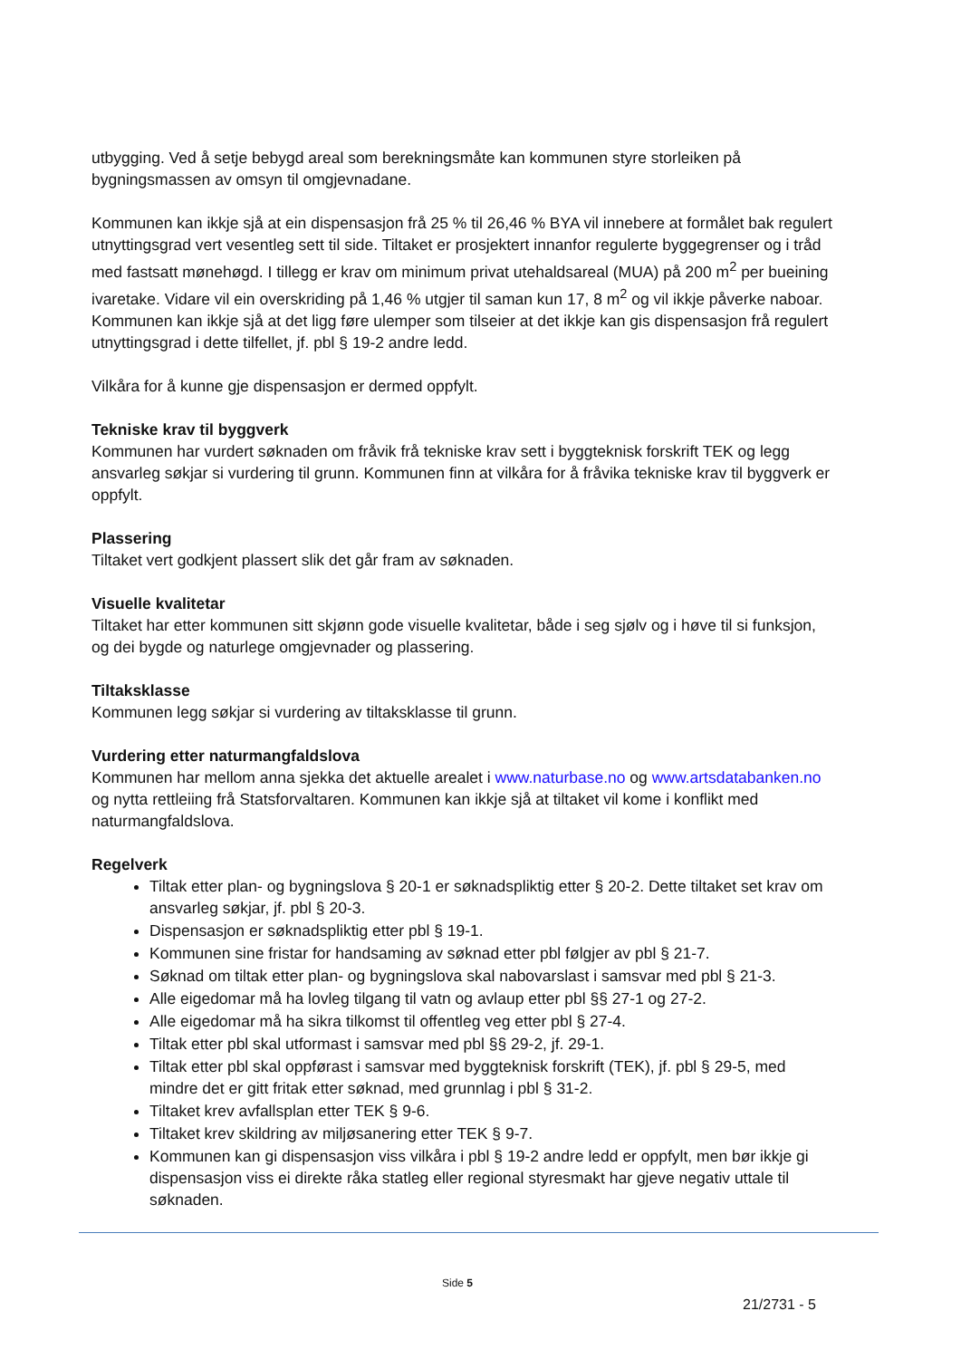utbygging. Ved å setje bebygd areal som berekningsmåte kan kommunen styre storleiken på bygningsmassen av omsyn til omgjevnadane.
Kommunen kan ikkje sjå at ein dispensasjon frå 25 % til 26,46 % BYA vil innebere at formålet bak regulert utnyttingsgrad vert vesentleg sett til side. Tiltaket er prosjektert innanfor regulerte byggegrenser og i tråd med fastsatt mønehøgd. I tillegg er krav om minimum privat utehaldsareal (MUA) på 200 m<sup>2</sup> per bueining ivaretake. Vidare vil ein overskriding på 1,46 % utgjer til saman kun 17, 8 m<sup>2</sup> og vil ikkje påverke naboar. Kommunen kan ikkje sjå at det ligg føre ulemper som tilseier at det ikkje kan gis dispensasjon frå regulert utnyttingsgrad i dette tilfellet, jf. pbl § 19-2 andre ledd.
Vilkåra for å kunne gje dispensasjon er dermed oppfylt.
Tekniske krav til byggverk
Kommunen har vurdert søknaden om fråvik frå tekniske krav sett i byggteknisk forskrift TEK og legg ansvarleg søkjar si vurdering til grunn. Kommunen finn at vilkåra for å fråvika tekniske krav til byggverk er oppfylt.
Plassering
Tiltaket vert godkjent plassert slik det går fram av søknaden.
Visuelle kvalitetar
Tiltaket har etter kommunen sitt skjønn gode visuelle kvalitetar, både i seg sjølv og i høve til si funksjon, og dei bygde og naturlege omgjevnader og plassering.
Tiltaksklasse
Kommunen legg søkjar si vurdering av tiltaksklasse til grunn.
Vurdering etter naturmangfaldslova
Kommunen har mellom anna sjekka det aktuelle arealet i www.naturbase.no og www.artsdatabanken.no og nytta rettleiing frå Statsforvaltaren. Kommunen kan ikkje sjå at tiltaket vil kome i konflikt med naturmangfaldslova.
Regelverk
Tiltak etter plan- og bygningslova § 20-1 er søknadspliktig etter § 20-2. Dette tiltaket set krav om ansvarleg søkjar, jf. pbl § 20-3.
Dispensasjon er søknadspliktig etter pbl § 19-1.
Kommunen sine fristar for handsaming av søknad etter pbl følgjer av pbl § 21-7.
Søknad om tiltak etter plan- og bygningslova skal nabovarslast i samsvar med pbl § 21-3.
Alle eigedomar må ha lovleg tilgang til vatn og avlaup etter pbl §§ 27-1 og 27-2.
Alle eigedomar må ha sikra tilkomst til offentleg veg etter pbl § 27-4.
Tiltak etter pbl skal utformast i samsvar med pbl §§ 29-2, jf. 29-1.
Tiltak etter pbl skal oppførast i samsvar med byggteknisk forskrift (TEK), jf. pbl § 29-5, med mindre det er gitt fritak etter søknad, med grunnlag i pbl § 31-2.
Tiltaket krev avfallsplan etter TEK § 9-6.
Tiltaket krev skildring av miljøsanering etter TEK § 9-7.
Kommunen kan gi dispensasjon viss vilkåra i pbl § 19-2 andre ledd er oppfylt, men bør ikkje gi dispensasjon viss ei direkte råka statleg eller regional styresmakt har gjeve negativ uttale til søknaden.
Side 5
21/2731 - 5